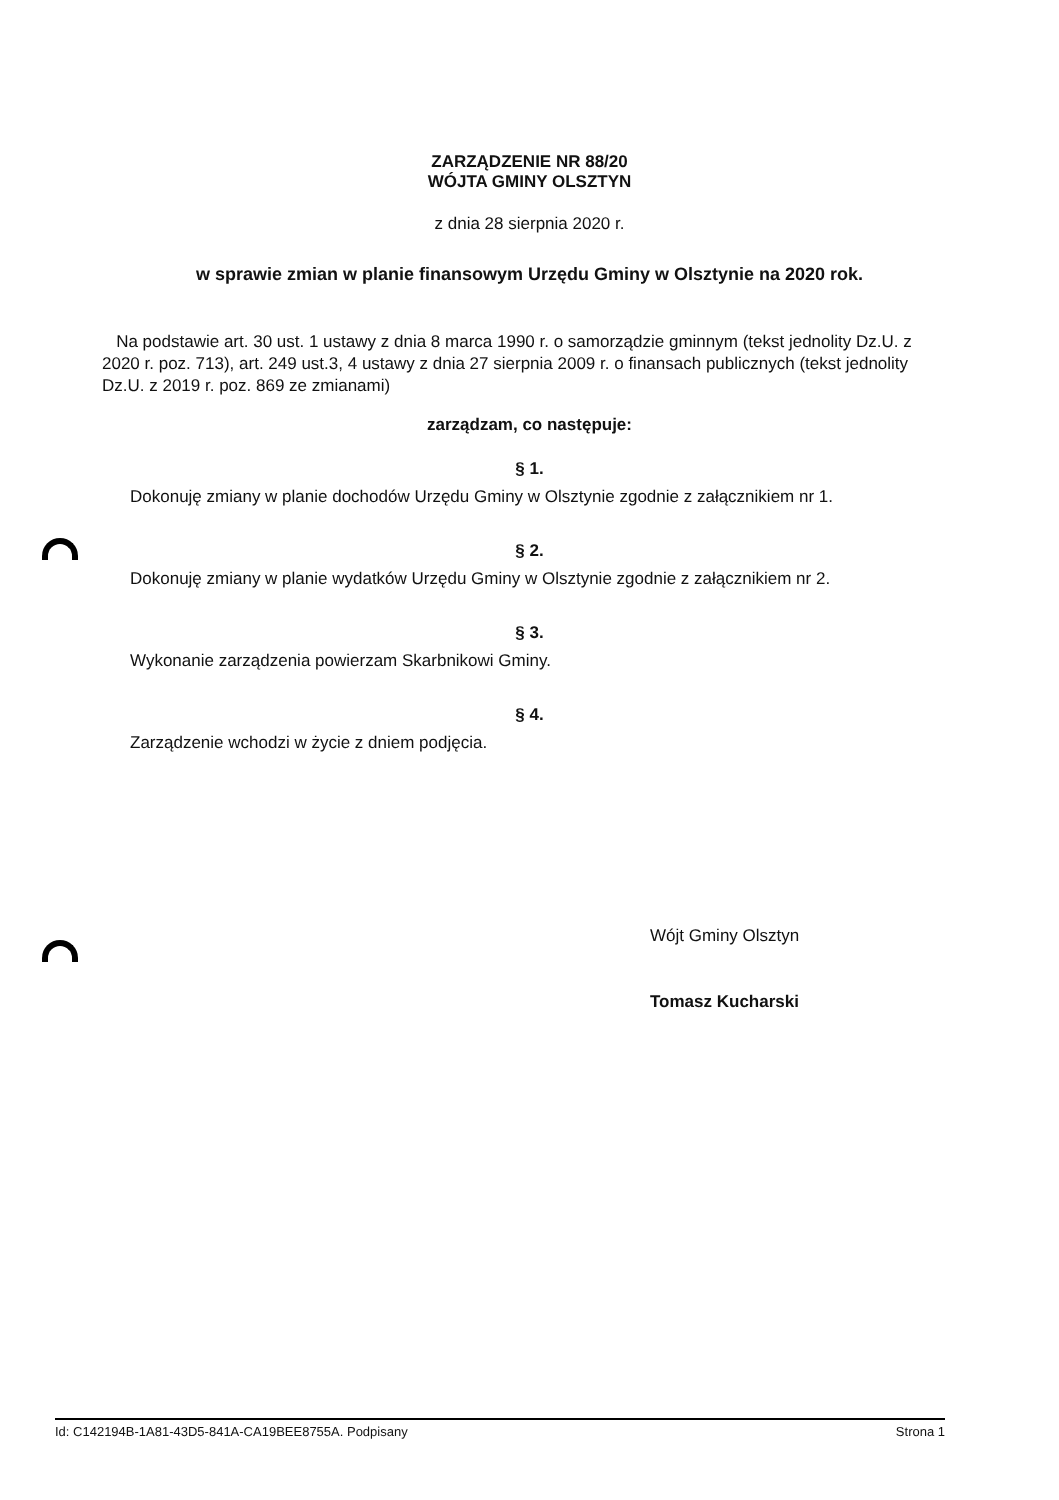ZARZĄDZENIE NR 88/20
WÓJTA GMINY OLSZTYN
z dnia 28 sierpnia 2020 r.
w sprawie zmian w planie finansowym Urzędu Gminy w Olsztynie na 2020 rok.
Na podstawie art. 30 ust. 1 ustawy z dnia 8 marca 1990 r. o samorządzie gminnym (tekst jednolity Dz.U. z 2020 r. poz. 713), art. 249 ust.3, 4 ustawy z dnia 27 sierpnia 2009 r. o finansach publicznych (tekst jednolity Dz.U. z 2019 r. poz. 869 ze zmianami)
zarządzam, co następuje:
§ 1.
Dokonuję zmiany w planie dochodów Urzędu Gminy w Olsztynie zgodnie z załącznikiem nr 1.
§ 2.
Dokonuję zmiany w planie wydatków Urzędu Gminy w Olsztynie zgodnie z załącznikiem nr 2.
§ 3.
Wykonanie zarządzenia powierzam Skarbnikowi Gminy.
§ 4.
Zarządzenie wchodzi w życie z dniem podjęcia.
Wójt Gminy Olsztyn
Tomasz Kucharski
Id: C142194B-1A81-43D5-841A-CA19BEE8755A. Podpisany Strona 1